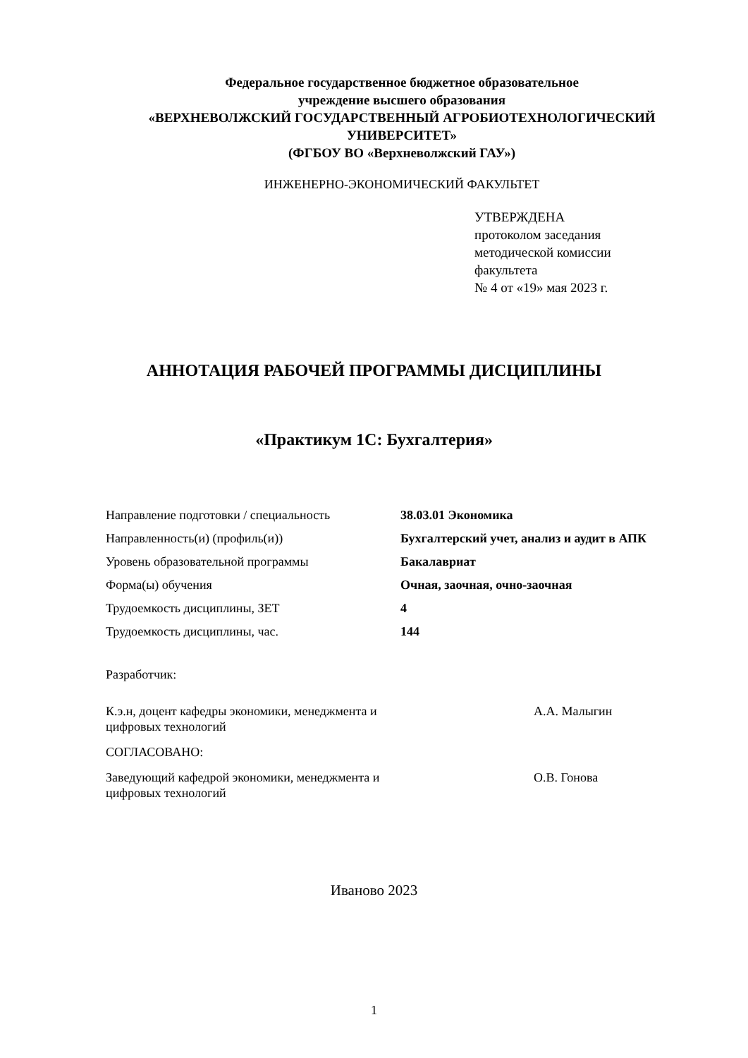Федеральное государственное бюджетное образовательное
учреждение высшего образования
«ВЕРХНЕВОЛЖСКИЙ ГОСУДАРСТВЕННЫЙ АГРОБИОТЕХНОЛОГИЧЕСКИЙ
УНИВЕРСИТЕТ»
(ФГБОУ ВО «Верхневолжский ГАУ»)
ИНЖЕНЕРНО-ЭКОНОМИЧЕСКИЙ ФАКУЛЬТЕТ
УТВЕРЖДЕНА
протоколом заседания
методической комиссии
факультета
№ 4 от «19» мая 2023 г.
АННОТАЦИЯ РАБОЧЕЙ ПРОГРАММЫ ДИСЦИПЛИНЫ
«Практикум 1С: Бухгалтерия»
| Направление подготовки / специальность | 38.03.01 Экономика |
| Направленность(и) (профиль(и)) | Бухгалтерский учет, анализ и аудит в АПК |
| Уровень образовательной программы | Бакалавриат |
| Форма(ы) обучения | Очная, заочная, очно-заочная |
| Трудоемкость дисциплины, ЗЕТ | 4 |
| Трудоемкость дисциплины, час. | 144 |
Разработчик:
К.э.н, доцент кафедры экономики, менеджмента и
цифровых технологий
А.А. Малыгин
СОГЛАСОВАНО:
Заведующий кафедрой экономики, менеджмента и
цифровых технологий
О.В. Гонова
Иваново 2023
1